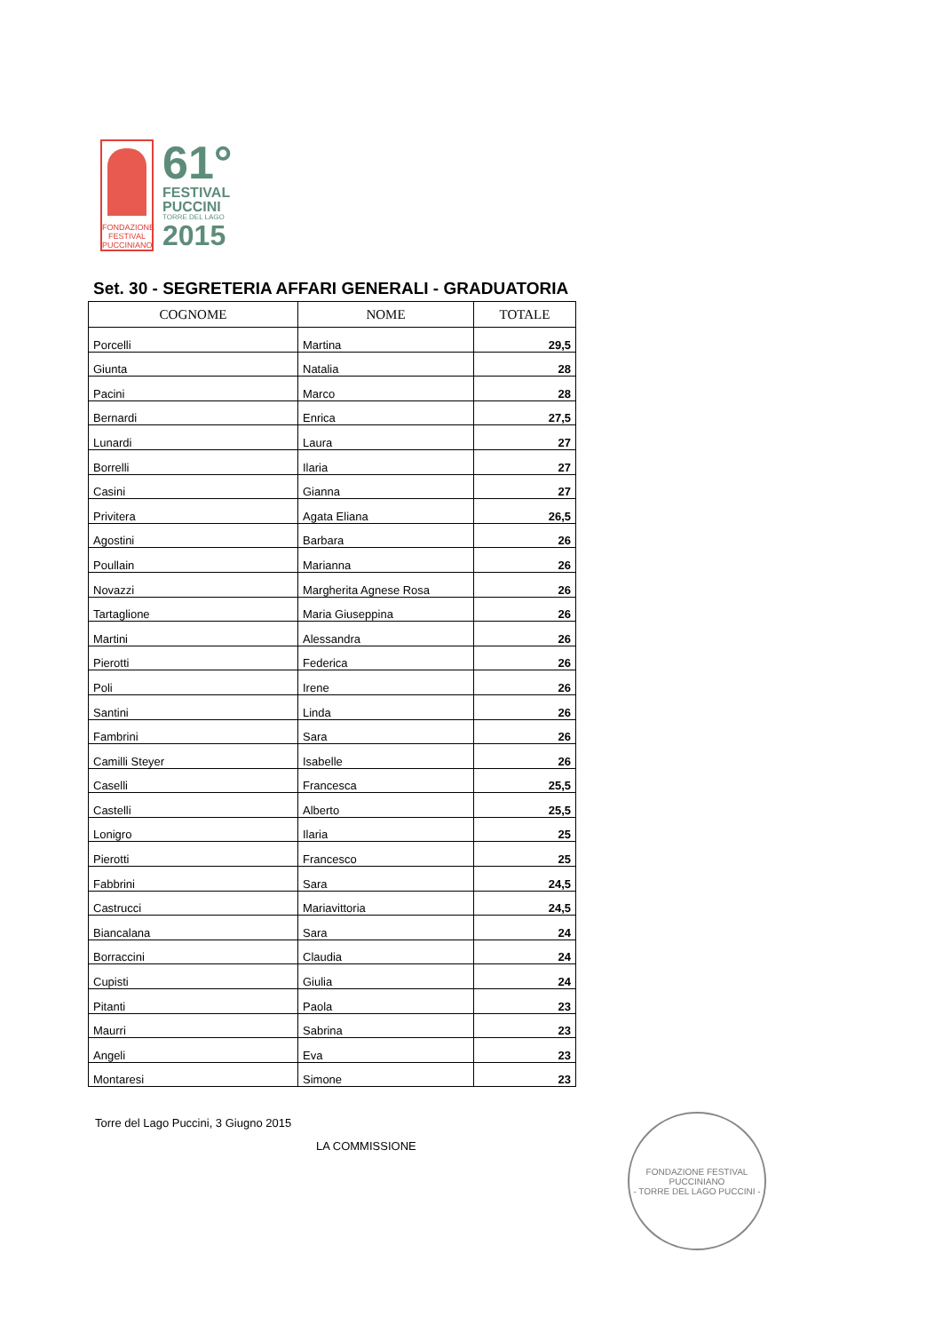FONDAZIONE
FESTIVAL
PUCCINIANO
61°
FESTIVAL
PUCCINI
TORRE DEL LAGO
2015
Set. 30 - SEGRETERIA AFFARI GENERALI - GRADUATORIA
| COGNOME | NOME | TOTALE |
| --- | --- | --- |
| Porcelli | Martina | 29,5 |
| Giunta | Natalia | 28 |
| Pacini | Marco | 28 |
| Bernardi | Enrica | 27,5 |
| Lunardi | Laura | 27 |
| Borrelli | Ilaria | 27 |
| Casini | Gianna | 27 |
| Privitera | Agata Eliana | 26,5 |
| Agostini | Barbara | 26 |
| Poullain | Marianna | 26 |
| Novazzi | Margherita Agnese Rosa | 26 |
| Tartaglione | Maria Giuseppina | 26 |
| Martini | Alessandra | 26 |
| Pierotti | Federica | 26 |
| Poli | Irene | 26 |
| Santini | Linda | 26 |
| Fambrini | Sara | 26 |
| Camilli Steyer | Isabelle | 26 |
| Caselli | Francesca | 25,5 |
| Castelli | Alberto | 25,5 |
| Lonigro | Ilaria | 25 |
| Pierotti | Francesco | 25 |
| Fabbrini | Sara | 24,5 |
| Castrucci | Mariavittoria | 24,5 |
| Biancalana | Sara | 24 |
| Borraccini | Claudia | 24 |
| Cupisti | Giulia | 24 |
| Pitanti | Paola | 23 |
| Maurri | Sabrina | 23 |
| Angeli | Eva | 23 |
| Montaresi | Simone | 23 |
Torre del Lago Puccini, 3 Giugno 2015
LA COMMISSIONE
FONDAZIONE FESTIVAL PUCCINIANO
- TORRE DEL LAGO PUCCINI -